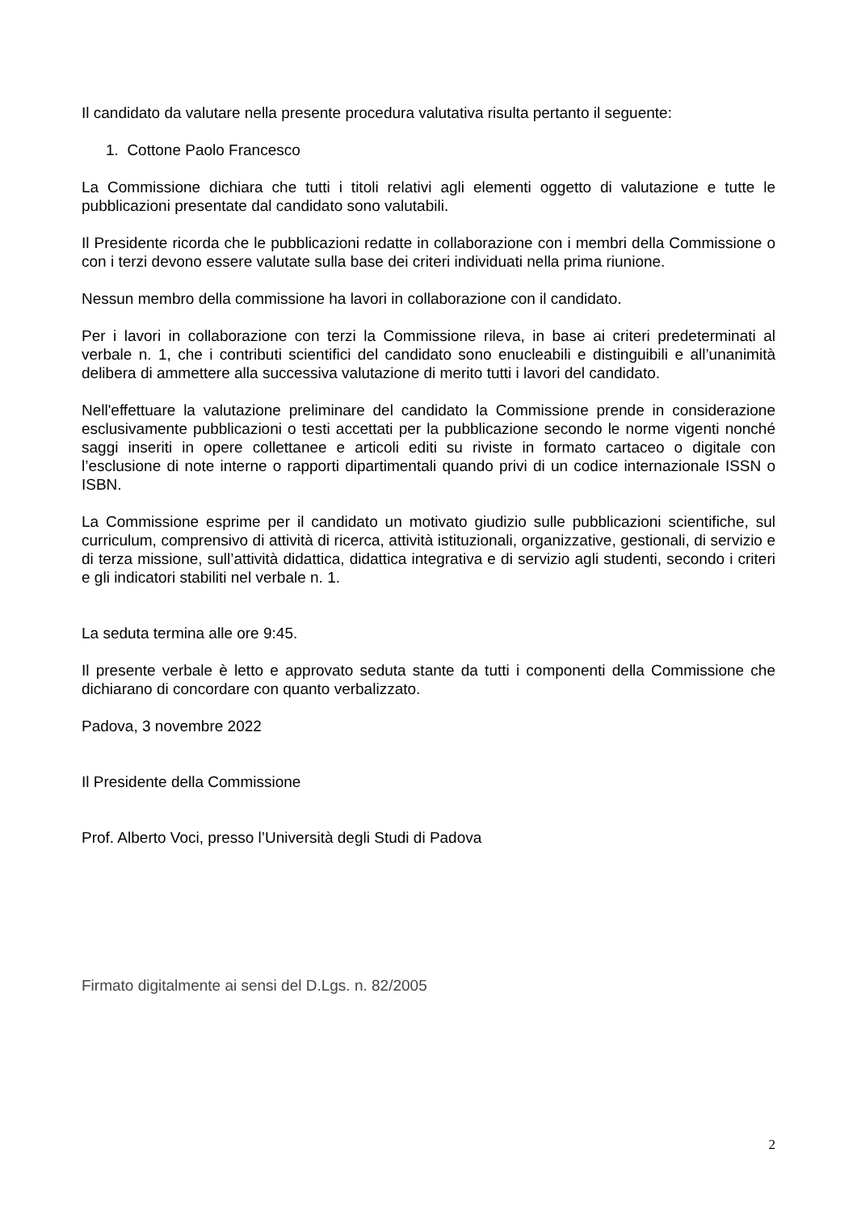Il candidato da valutare nella presente procedura valutativa risulta pertanto il seguente:
1. Cottone Paolo Francesco
La Commissione dichiara che tutti i titoli relativi agli elementi oggetto di valutazione e tutte le pubblicazioni presentate dal candidato sono valutabili.
Il Presidente ricorda che le pubblicazioni redatte in collaborazione con i membri della Commissione o con i terzi devono essere valutate sulla base dei criteri individuati nella prima riunione.
Nessun membro della commissione ha lavori in collaborazione con il candidato.
Per i lavori in collaborazione con terzi la Commissione rileva, in base ai criteri predeterminati al verbale n. 1, che i contributi scientifici del candidato sono enucleabili e distinguibili e all’unanimità delibera di ammettere alla successiva valutazione di merito tutti i lavori del candidato.
Nell'effettuare la valutazione preliminare del candidato la Commissione prende in considerazione esclusivamente pubblicazioni o testi accettati per la pubblicazione secondo le norme vigenti nonché saggi inseriti in opere collettanee e articoli editi su riviste in formato cartaceo o digitale con l’esclusione di note interne o rapporti dipartimentali quando privi di un codice internazionale ISSN o ISBN.
La Commissione esprime per il candidato un motivato giudizio sulle pubblicazioni scientifiche, sul curriculum, comprensivo di attività di ricerca, attività istituzionali, organizzative, gestionali, di servizio e di terza missione, sull’attività didattica, didattica integrativa e di servizio agli studenti, secondo i criteri e gli indicatori stabiliti nel verbale n. 1.
La seduta termina alle ore 9:45.
Il presente verbale è letto e approvato seduta stante da tutti i componenti della Commissione che dichiarano di concordare con quanto verbalizzato.
Padova, 3 novembre 2022
Il Presidente della Commissione
Prof. Alberto Voci, presso l’Università degli Studi di Padova
Firmato digitalmente ai sensi del D.Lgs. n. 82/2005
2